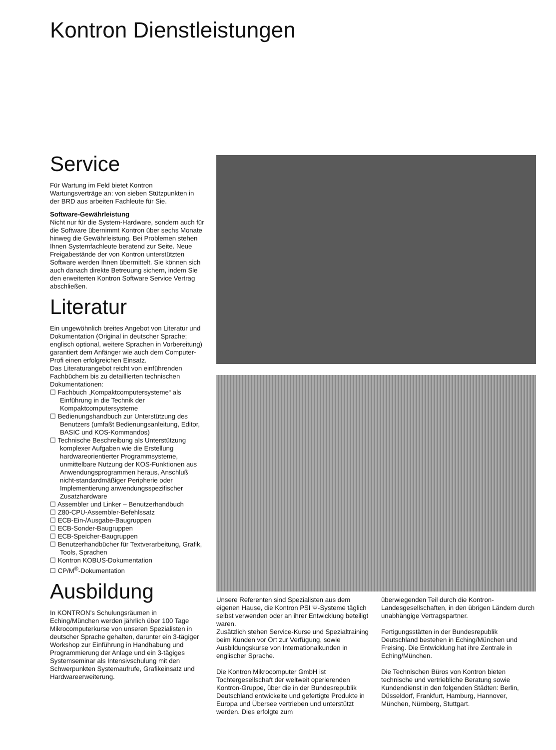Kontron Dienstleistungen
Service
Für Wartung im Feld bietet Kontron Wartungsverträge an: von sieben Stützpunkten in der BRD aus arbeiten Fachleute für Sie.
Software-Gewährleistung
Nicht nur für die System-Hardware, sondern auch für die Software übernimmt Kontron über sechs Monate hinweg die Gewährleistung. Bei Problemen stehen Ihnen Systemfachleute beratend zur Seite. Neue Freigabestände der von Kontron unterstützten Software werden Ihnen übermittelt. Sie können sich auch danach direkte Betreuung sichern, indem Sie den erweiterten Kontron Software Service Vertrag abschließen.
Literatur
Ein ungewöhnlich breites Angebot von Literatur und Dokumentation (Original in deutscher Sprache; englisch optional, weitere Sprachen in Vorbereitung) garantiert dem Anfänger wie auch dem Computer-Profi einen erfolgreichen Einsatz.
Das Literaturangebot reicht von einführenden Fachbüchern bis zu detaillierten technischen Dokumentationen:
☐ Fachbuch „Kompaktcomputersysteme“ als Einführung in die Technik der Kompaktcomputersysteme
☐ Bedienungshandbuch zur Unterstützung des Benutzers (umfaßt Bedienungsanleitung, Editor, BASIC und KOS-Kommandos)
☐ Technische Beschreibung als Unterstützung komplexer Aufgaben wie die Erstellung hardwareorientierter Programmsysteme, unmittelbare Nutzung der KOS-Funktionen aus Anwendungsprogrammen heraus, Anschluß nicht-standardmäßiger Peripherie oder Implementierung anwendungsspezifischer Zusatzhardware
☐ Assembler und Linker – Benutzerhandbuch
☐ Z80-CPU-Assembler-Befehlssatz
☐ ECB-Ein-/Ausgabe-Baugruppen
☐ ECB-Sonder-Baugruppen
☐ ECB-Speicher-Baugruppen
☐ Benutzerhandbücher für Textverarbeitung, Grafik, Tools, Sprachen
☐ Kontron KOBUS-Dokumentation
☐ CP/M<sup>®</sup>-Dokumentation
Ausbildung
In KONTRON’s Schulungsräumen in Eching/München werden jährlich über 100 Tage Mikrocomputerkurse von unseren Spezialisten in deutscher Sprache gehalten, darunter ein 3-tägiger Workshop zur Einführung in Handhabung und Programmierung der Anlage und ein 3-tägiges Systemseminar als Intensivschulung mit den Schwerpunkten Systemaufrufe, Grafikeinsatz und Hardwareerweiterung.
Unsere Referenten sind Spezialisten aus dem eigenen Hause, die Kontron PSI Ψ-Systeme täglich selbst verwenden oder an ihrer Entwicklung beteiligt waren.
Zusätzlich stehen Service-Kurse und Spezialtraining beim Kunden vor Ort zur Verfügung, sowie Ausbildungskurse von Internationalkunden in englischer Sprache.
Die Kontron Mikrocomputer GmbH ist Tochtergesellschaft der weltweit operierenden Kontron-Gruppe, über die in der Bundesrepublik Deutschland entwickelte und gefertigte Produkte in Europa und Übersee vertrieben und unterstützt werden. Dies erfolgte zum
überwiegenden Teil durch die Kontron-Landesgesellschaften, in den übrigen Ländern durch unabhängige Vertragspartner.
Fertigungsstätten in der Bundesrepublik Deutschland bestehen in Eching/München und Freising. Die Entwicklung hat ihre Zentrale in Eching/München.
Die Technischen Büros von Kontron bieten technische und vertriebliche Beratung sowie Kundendienst in den folgenden Städten: Berlin, Düsseldorf, Frankfurt, Hamburg, Hannover, München, Nürnberg, Stuttgart.